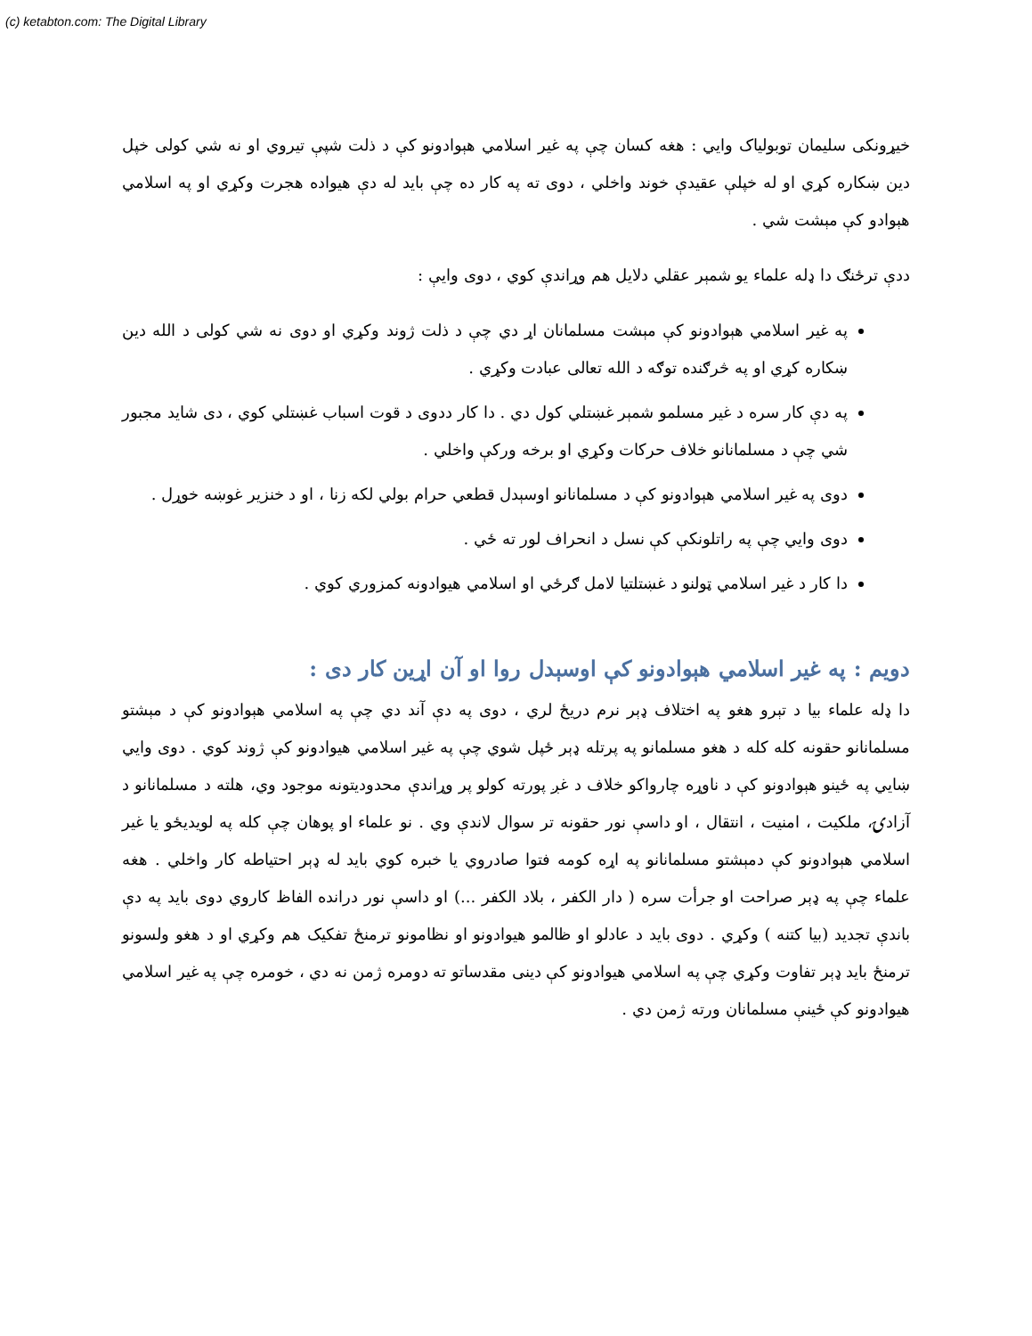(c) ketabton.com: The Digital Library
خیړونکی سلیمان توبولیاک وایي : هغه کسان چې په غیر اسلامي هېوادونو کې د ذلت شپې تیروي او نه شي کولی خپل دین ښکاره کړي او له خپلې عقیدې خوند واخلي ، دوی ته په کار ده چې باید له دې هیواده هجرت وکړي او په اسلامي هېوادو کې مېشت شي .
ددې ترځنګ دا ډله علماء یو شمېر عقلي دلایل هم وړاندې کوي ، دوی وایې :
په غیر اسلامي هېوادونو کې مېشت مسلمانان اړ دي چې د ذلت ژوند وکړي او دوی نه شي کولی د الله دین ښکاره کړي او په څرګنده توګه د الله تعالی عبادت وکړي .
په دې کار سره د غیر مسلمو شمېر غښتلي کول دي . دا کار ددوی د قوت اسباب غښتلي کوي ، دی شاید مجبور شي چې د مسلمانانو خلاف حرکات وکړي او برخه ورکې واخلي .
دوی په غیر اسلامي هېوادونو کې د مسلمانانو اوسېدل قطعي حرام بولي لکه زنا ، او د خنزیر غوښه خوړل .
دوی وایي چې په راتلونکې کې نسل د انحراف لور ته ځي .
دا کار د غیر اسلامي ټولنو د غښتلتیا لامل ګرځي او اسلامي هیوادونه کمزوري کوي .
دویم : په غیر اسلامي هېوادونو کې اوسېدل روا او آن اړین کار دی :
دا ډله علماء بیا د تېرو هغو په اختلاف ډېر نرم دریځ لري ، دوی په دې آند دي چې په اسلامي هېوادونو کې د مېشتو مسلمانانو حقونه کله کله د هغو مسلمانو په پرتله ډېر ځپل شوي چې په غیر اسلامي هیوادونو کې ژوند کوي . دوی وایي ښایي په ځینو هېوادونو کې د ناوړه چارواکو خلاف د غږ پورته کولو پر وړاندې محدودیتونه موجود وي، هلته د مسلمانانو د آزادۍ، ملکیت ، امنیت ، انتقال ، او داسې نور حقونه تر سوال لاندې وي . نو علماء او پوهان چې کله په لویدیځو یا غیر اسلامي هېوادونو کې دمېشتو مسلمانانو په اړه کومه فتوا صادروي یا خبره کوي باید له ډېر احتیاطه کار واخلي . هغه علماء چې په ډېر صراحت او جرأت سره ( دار الکفر ، بلاد الکفر ...) او داسې نور درانده الفاظ کاروي دوی باید په دې باندې تجدید (بیا کتنه ) وکړي . دوی باید د عادلو او ظالمو هیوادونو او نظامونو ترمنځ تفکیک هم وکړي او د هغو ولسونو ترمنځ باید ډېر تفاوت وکړي چې په اسلامي هیوادونو کې دینی مقدساتو ته دومره ژمن نه دي ، خومره چې په غیر اسلامي هیوادونو کې ځینې مسلمانان ورته ژمن دي .